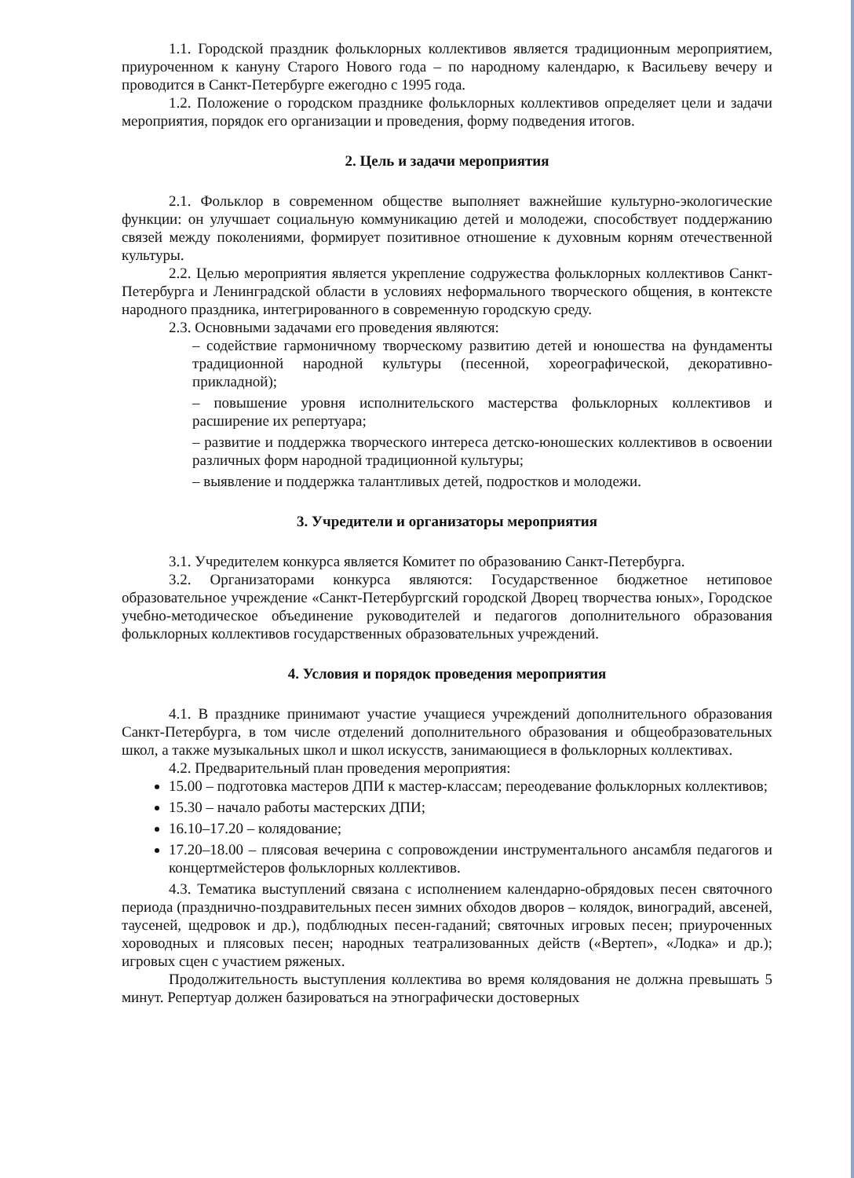1.1. Городской праздник фольклорных коллективов является традиционным мероприятием, приуроченном к кануну Старого Нового года – по народному календарю, к Васильеву вечеру и проводится в Санкт-Петербурге ежегодно с 1995 года.
1.2. Положение о городском празднике фольклорных коллективов определяет цели и задачи мероприятия, порядок его организации и проведения, форму подведения итогов.
2. Цель и задачи мероприятия
2.1. Фольклор в современном обществе выполняет важнейшие культурно-экологические функции: он улучшает социальную коммуникацию детей и молодежи, способствует поддержанию связей между поколениями, формирует позитивное отношение к духовным корням отечественной культуры.
2.2. Целью мероприятия является укрепление содружества фольклорных коллективов Санкт-Петербурга и Ленинградской области в условиях неформального творческого общения, в контексте народного праздника, интегрированного в современную городскую среду.
2.3. Основными задачами его проведения являются:
– содействие гармоничному творческому развитию детей и юношества на фундаменты традиционной народной культуры (песенной, хореографической, декоративно-прикладной);
– повышение уровня исполнительского мастерства фольклорных коллективов и расширение их репертуара;
– развитие и поддержка творческого интереса детско-юношеских коллективов в освоении различных форм народной традиционной культуры;
– выявление и поддержка талантливых детей, подростков и молодежи.
3. Учредители и организаторы мероприятия
3.1. Учредителем конкурса является Комитет по образованию Санкт-Петербурга.
3.2. Организаторами конкурса являются: Государственное бюджетное нетиповое образовательное учреждение «Санкт-Петербургский городской Дворец творчества юных», Городское учебно-методическое объединение руководителей и педагогов дополнительного образования фольклорных коллективов государственных образовательных учреждений.
4. Условия и порядок проведения мероприятия
4.1. В празднике принимают участие учащиеся учреждений дополнительного образования Санкт-Петербурга, в том числе отделений дополнительного образования и общеобразовательных школ, а также музыкальных школ и школ искусств, занимающиеся в фольклорных коллективах.
4.2. Предварительный план проведения мероприятия:
15.00 – подготовка мастеров ДПИ к мастер-классам; переодевание фольклорных коллективов;
15.30 – начало работы мастерских ДПИ;
16.10–17.20 – колядование;
17.20–18.00 – плясовая вечерина с сопровождении инструментального ансамбля педагогов и концертмейстеров фольклорных коллективов.
4.3. Тематика выступлений связана с исполнением календарно-обрядовых песен святочного периода (празднично-поздравительных песен зимних обходов дворов – колядок, виноградий, авсеней, таусеней, щедровок и др.), подблюдных песен-гаданий; святочных игровых песен; приуроченных хороводных и плясовых песен; народных театрализованных действ («Вертеп», «Лодка» и др.); игровых сцен с участием ряженых.
Продолжительность выступления коллектива во время колядования не должна превышать 5 минут. Репертуар должен базироваться на этнографически достоверных